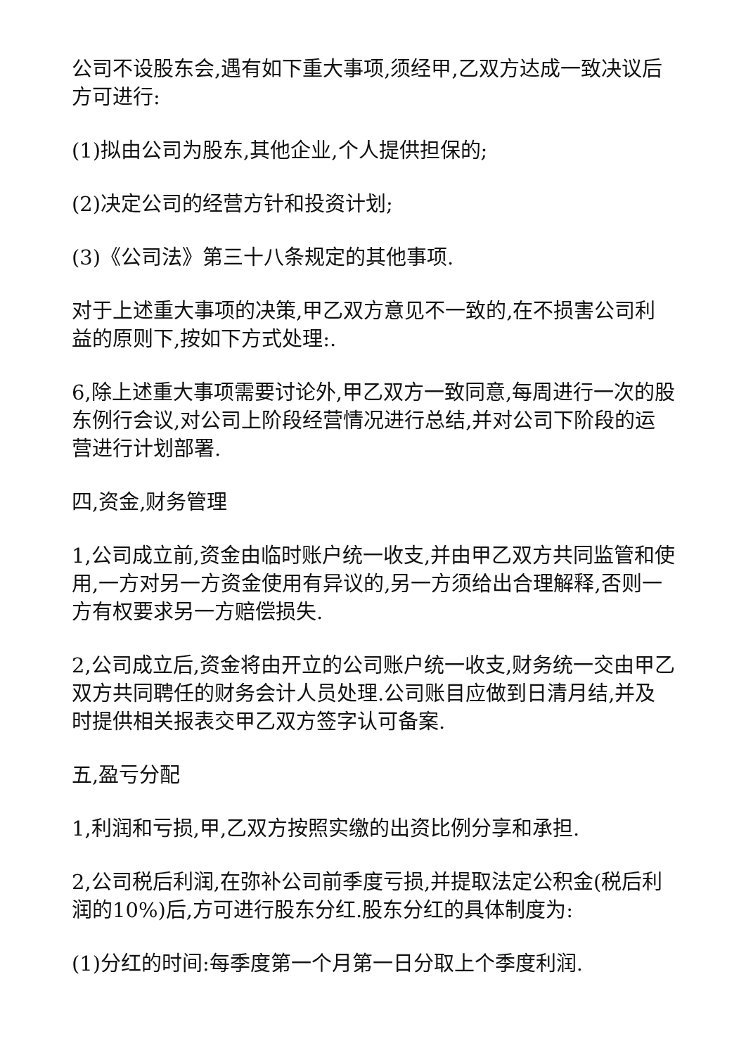公司不设股东会,遇有如下重大事项,须经甲,乙双方达成一致决议后方可进行:
(1)拟由公司为股东,其他企业,个人提供担保的;
(2)决定公司的经营方针和投资计划;
(3)《公司法》第三十八条规定的其他事项.
对于上述重大事项的决策,甲乙双方意见不一致的,在不损害公司利益的原则下,按如下方式处理:.
6,除上述重大事项需要讨论外,甲乙双方一致同意,每周进行一次的股东例行会议,对公司上阶段经营情况进行总结,并对公司下阶段的运营进行计划部署.
四,资金,财务管理
1,公司成立前,资金由临时账户统一收支,并由甲乙双方共同监管和使用,一方对另一方资金使用有异议的,另一方须给出合理解释,否则一方有权要求另一方赔偿损失.
2,公司成立后,资金将由开立的公司账户统一收支,财务统一交由甲乙双方共同聘任的财务会计人员处理.公司账目应做到日清月结,并及时提供相关报表交甲乙双方签字认可备案.
五,盈亏分配
1,利润和亏损,甲,乙双方按照实缴的出资比例分享和承担.
2,公司税后利润,在弥补公司前季度亏损,并提取法定公积金(税后利润的10%)后,方可进行股东分红.股东分红的具体制度为:
(1)分红的时间:每季度第一个月第一日分取上个季度利润.